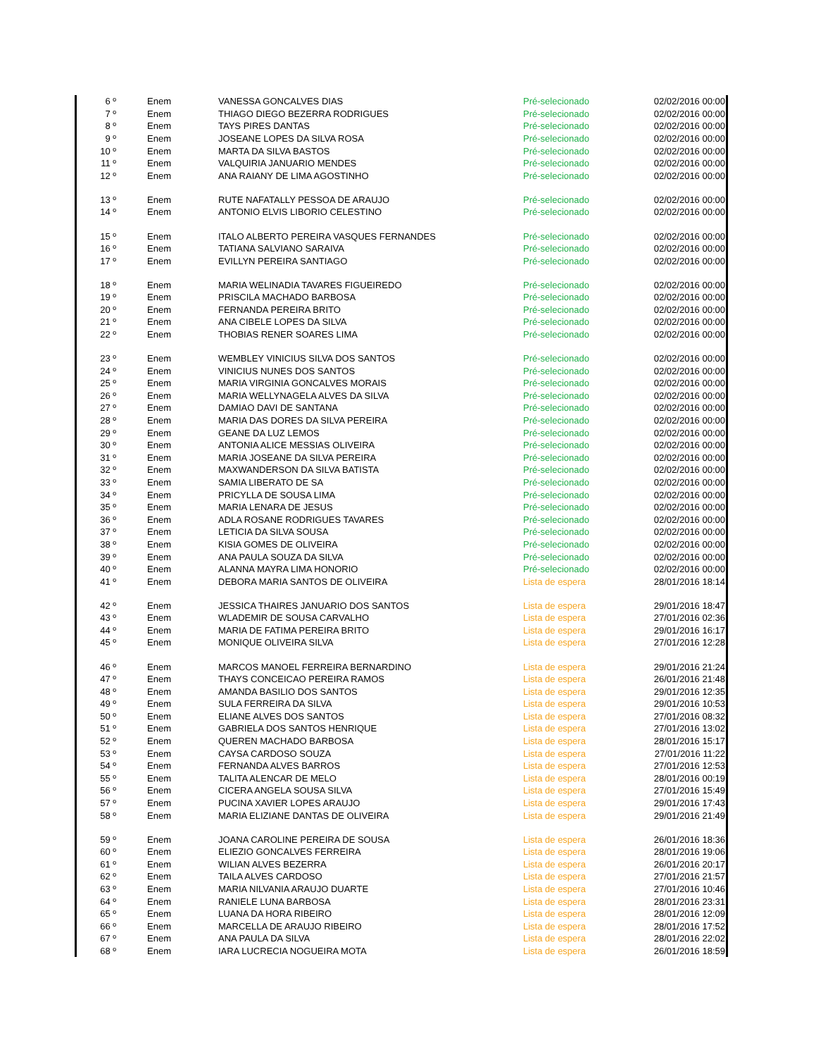| 6 º | Enem | VANESSA GONCALVES DIAS | Pré-selecionado | 02/02/2016 00:00 |
| 7 º | Enem | THIAGO DIEGO BEZERRA RODRIGUES | Pré-selecionado | 02/02/2016 00:00 |
| 8 º | Enem | TAYS PIRES DANTAS | Pré-selecionado | 02/02/2016 00:00 |
| 9 º | Enem | JOSEANE LOPES DA SILVA ROSA | Pré-selecionado | 02/02/2016 00:00 |
| 10 º | Enem | MARTA DA SILVA BASTOS | Pré-selecionado | 02/02/2016 00:00 |
| 11 º | Enem | VALQUIRIA JANUARIO MENDES | Pré-selecionado | 02/02/2016 00:00 |
| 12 º | Enem | ANA RAIANY DE LIMA AGOSTINHO | Pré-selecionado | 02/02/2016 00:00 |
| 13 º | Enem | RUTE NAFATALLY PESSOA DE ARAUJO | Pré-selecionado | 02/02/2016 00:00 |
| 14 º | Enem | ANTONIO ELVIS LIBORIO CELESTINO | Pré-selecionado | 02/02/2016 00:00 |
| 15 º | Enem | ITALO ALBERTO PEREIRA VASQUES FERNANDES | Pré-selecionado | 02/02/2016 00:00 |
| 16 º | Enem | TATIANA SALVIANO SARAIVA | Pré-selecionado | 02/02/2016 00:00 |
| 17 º | Enem | EVILLYN PEREIRA SANTIAGO | Pré-selecionado | 02/02/2016 00:00 |
| 18 º | Enem | MARIA WELINADIA TAVARES FIGUEIREDO | Pré-selecionado | 02/02/2016 00:00 |
| 19 º | Enem | PRISCILA MACHADO BARBOSA | Pré-selecionado | 02/02/2016 00:00 |
| 20 º | Enem | FERNANDA PEREIRA BRITO | Pré-selecionado | 02/02/2016 00:00 |
| 21 º | Enem | ANA CIBELE LOPES DA SILVA | Pré-selecionado | 02/02/2016 00:00 |
| 22 º | Enem | THOBIAS RENER SOARES LIMA | Pré-selecionado | 02/02/2016 00:00 |
| 23 º | Enem | WEMBLEY VINICIUS SILVA DOS SANTOS | Pré-selecionado | 02/02/2016 00:00 |
| 24 º | Enem | VINICIUS NUNES DOS SANTOS | Pré-selecionado | 02/02/2016 00:00 |
| 25 º | Enem | MARIA VIRGINIA GONCALVES MORAIS | Pré-selecionado | 02/02/2016 00:00 |
| 26 º | Enem | MARIA WELLYNAGELA ALVES DA SILVA | Pré-selecionado | 02/02/2016 00:00 |
| 27 º | Enem | DAMIAO DAVI DE SANTANA | Pré-selecionado | 02/02/2016 00:00 |
| 28 º | Enem | MARIA DAS DORES DA SILVA PEREIRA | Pré-selecionado | 02/02/2016 00:00 |
| 29 º | Enem | GEANE DA LUZ LEMOS | Pré-selecionado | 02/02/2016 00:00 |
| 30 º | Enem | ANTONIA ALICE MESSIAS OLIVEIRA | Pré-selecionado | 02/02/2016 00:00 |
| 31 º | Enem | MARIA JOSEANE DA SILVA PEREIRA | Pré-selecionado | 02/02/2016 00:00 |
| 32 º | Enem | MAXWANDERSON DA SILVA BATISTA | Pré-selecionado | 02/02/2016 00:00 |
| 33 º | Enem | SAMIA LIBERATO DE SA | Pré-selecionado | 02/02/2016 00:00 |
| 34 º | Enem | PRICYLLA DE SOUSA LIMA | Pré-selecionado | 02/02/2016 00:00 |
| 35 º | Enem | MARIA LENARA DE JESUS | Pré-selecionado | 02/02/2016 00:00 |
| 36 º | Enem | ADLA ROSANE RODRIGUES TAVARES | Pré-selecionado | 02/02/2016 00:00 |
| 37 º | Enem | LETICIA DA SILVA SOUSA | Pré-selecionado | 02/02/2016 00:00 |
| 38 º | Enem | KISIA GOMES DE OLIVEIRA | Pré-selecionado | 02/02/2016 00:00 |
| 39 º | Enem | ANA PAULA SOUZA DA SILVA | Pré-selecionado | 02/02/2016 00:00 |
| 40 º | Enem | ALANNA MAYRA LIMA HONORIO | Pré-selecionado | 02/02/2016 00:00 |
| 41 º | Enem | DEBORA MARIA SANTOS DE OLIVEIRA | Lista de espera | 28/01/2016 18:14 |
| 42 º | Enem | JESSICA THAIRES JANUARIO DOS SANTOS | Lista de espera | 29/01/2016 18:47 |
| 43 º | Enem | WLADEMIR DE SOUSA CARVALHO | Lista de espera | 27/01/2016 02:36 |
| 44 º | Enem | MARIA DE FATIMA PEREIRA BRITO | Lista de espera | 29/01/2016 16:17 |
| 45 º | Enem | MONIQUE OLIVEIRA SILVA | Lista de espera | 27/01/2016 12:28 |
| 46 º | Enem | MARCOS MANOEL FERREIRA BERNARDINO | Lista de espera | 29/01/2016 21:24 |
| 47 º | Enem | THAYS CONCEICAO PEREIRA RAMOS | Lista de espera | 26/01/2016 21:48 |
| 48 º | Enem | AMANDA BASILIO DOS SANTOS | Lista de espera | 29/01/2016 12:35 |
| 49 º | Enem | SULA FERREIRA DA SILVA | Lista de espera | 29/01/2016 10:53 |
| 50 º | Enem | ELIANE ALVES DOS SANTOS | Lista de espera | 27/01/2016 08:32 |
| 51 º | Enem | GABRIELA DOS SANTOS HENRIQUE | Lista de espera | 27/01/2016 13:02 |
| 52 º | Enem | QUEREN MACHADO BARBOSA | Lista de espera | 28/01/2016 15:17 |
| 53 º | Enem | CAYSA CARDOSO SOUZA | Lista de espera | 27/01/2016 11:22 |
| 54 º | Enem | FERNANDA ALVES BARROS | Lista de espera | 27/01/2016 12:53 |
| 55 º | Enem | TALITA ALENCAR DE MELO | Lista de espera | 28/01/2016 00:19 |
| 56 º | Enem | CICERA ANGELA SOUSA SILVA | Lista de espera | 27/01/2016 15:49 |
| 57 º | Enem | PUCINA XAVIER LOPES ARAUJO | Lista de espera | 29/01/2016 17:43 |
| 58 º | Enem | MARIA ELIZIANE DANTAS DE OLIVEIRA | Lista de espera | 29/01/2016 21:49 |
| 59 º | Enem | JOANA CAROLINE PEREIRA DE SOUSA | Lista de espera | 26/01/2016 18:36 |
| 60 º | Enem | ELIEZIO GONCALVES FERREIRA | Lista de espera | 28/01/2016 19:06 |
| 61 º | Enem | WILIAN ALVES BEZERRA | Lista de espera | 26/01/2016 20:17 |
| 62 º | Enem | TAILA ALVES CARDOSO | Lista de espera | 27/01/2016 21:57 |
| 63 º | Enem | MARIA NILVANIA ARAUJO DUARTE | Lista de espera | 27/01/2016 10:46 |
| 64 º | Enem | RANIELE LUNA BARBOSA | Lista de espera | 28/01/2016 23:31 |
| 65 º | Enem | LUANA DA HORA RIBEIRO | Lista de espera | 28/01/2016 12:09 |
| 66 º | Enem | MARCELLA DE ARAUJO RIBEIRO | Lista de espera | 28/01/2016 17:52 |
| 67 º | Enem | ANA PAULA DA SILVA | Lista de espera | 28/01/2016 22:02 |
| 68 º | Enem | IARA LUCRECIA NOGUEIRA MOTA | Lista de espera | 26/01/2016 18:59 |